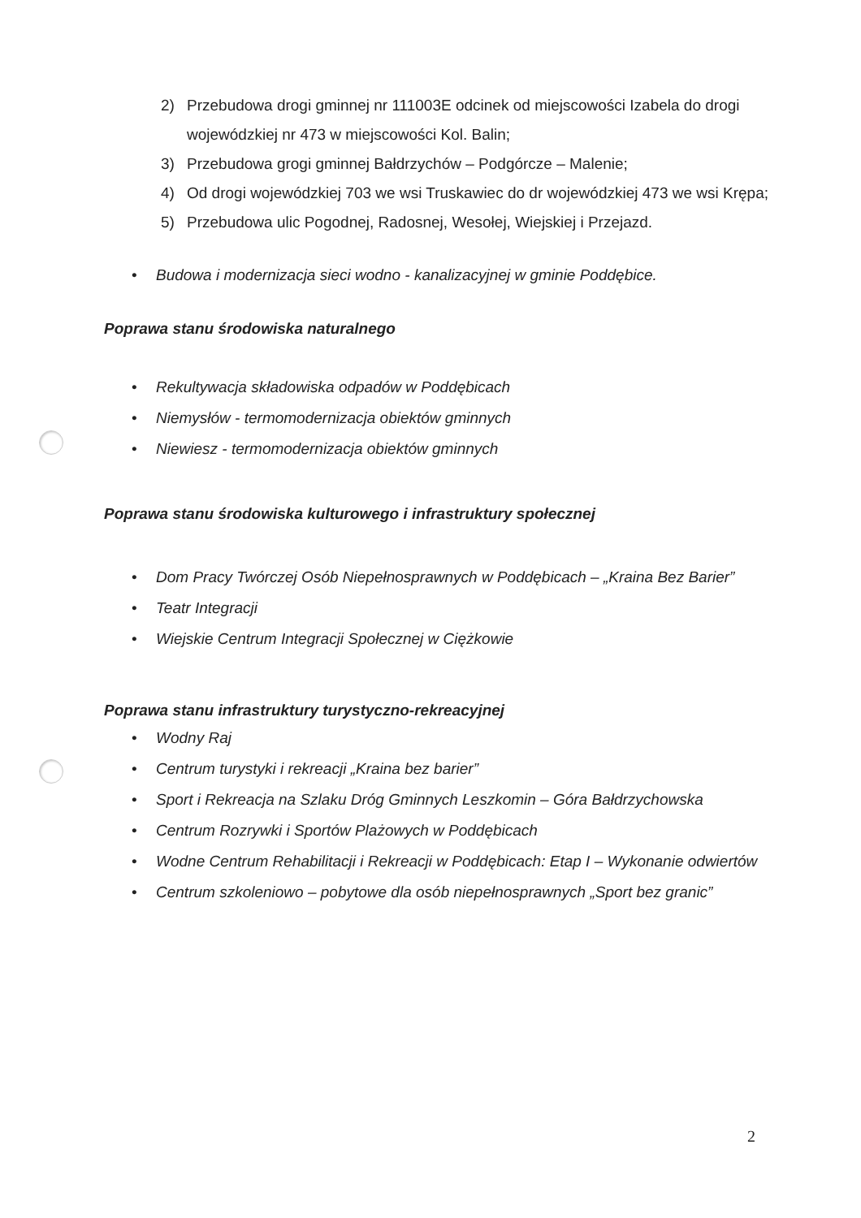2) Przebudowa drogi gminnej nr 111003E odcinek od miejscowości Izabela do drogi wojewódzkiej nr 473 w miejscowości Kol. Balin;
3) Przebudowa grogi gminnej Bałdrzychów – Podgórcze – Malenie;
4) Od drogi wojewódzkiej 703 we wsi Truskawiec do dr wojewódzkiej 473 we wsi Krępa;
5) Przebudowa ulic Pogodnej, Radosnej, Wesołej, Wiejskiej i Przejazd.
• Budowa i modernizacja sieci wodno - kanalizacyjnej w gminie Poddębice.
Poprawa stanu środowiska naturalnego
• Rekultywacja składowiska odpadów w Poddębicach
• Niemysłów - termomodernizacja obiektów gminnych
• Niewiesz - termomodernizacja obiektów gminnych
Poprawa stanu środowiska kulturowego i infrastruktury społecznej
• Dom Pracy Twórczej Osób Niepełnosprawnych w Poddębicach – „Kraina Bez Barier”
• Teatr Integracji
• Wiejskie Centrum Integracji Społecznej w Ciężkowie
Poprawa stanu infrastruktury turystyczno-rekreacyjnej
• Wodny Raj
• Centrum turystyki i rekreacji „Kraina bez barier”
• Sport i Rekreacja na Szlaku Dróg Gminnych Leszkomin – Góra Bałdrzychowska
• Centrum Rozrywki i Sportów Plażowych w Poddębicach
• Wodne Centrum Rehabilitacji i Rekreacji w Poddębicach: Etap I – Wykonanie odwiertów
• Centrum szkoleniowo – pobytowe dla osób niepełnosprawnych „Sport bez granic”
2